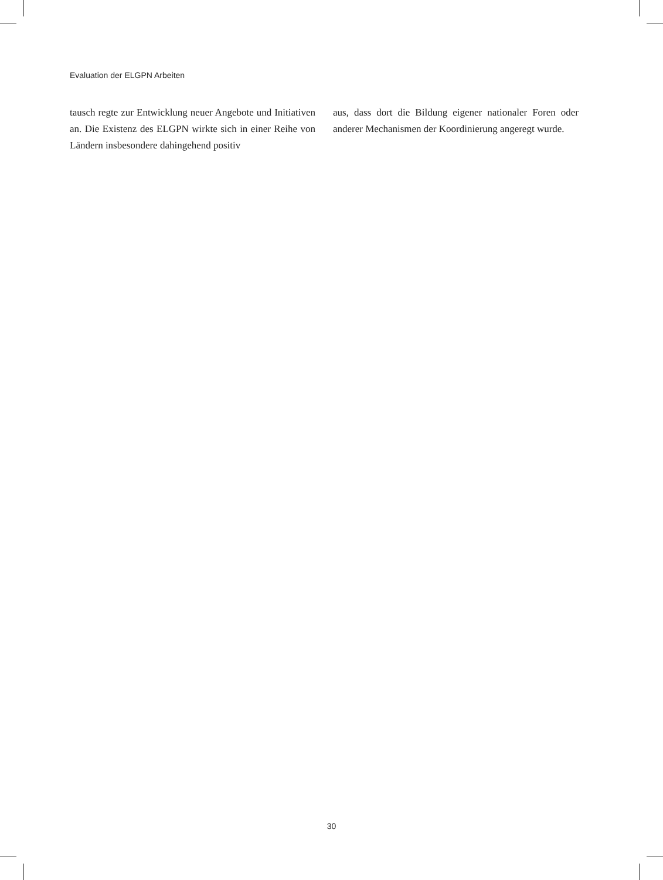Evaluation der ELGPN Arbeiten
tausch regte zur Entwicklung neuer Angebote und Initiativen an. Die Existenz des ELGPN wirkte sich in einer Reihe von Ländern insbesondere dahingehend positiv
aus, dass dort die Bildung eigener nationaler Foren oder anderer Mechanismen der Koordinierung angeregt wurde.
30